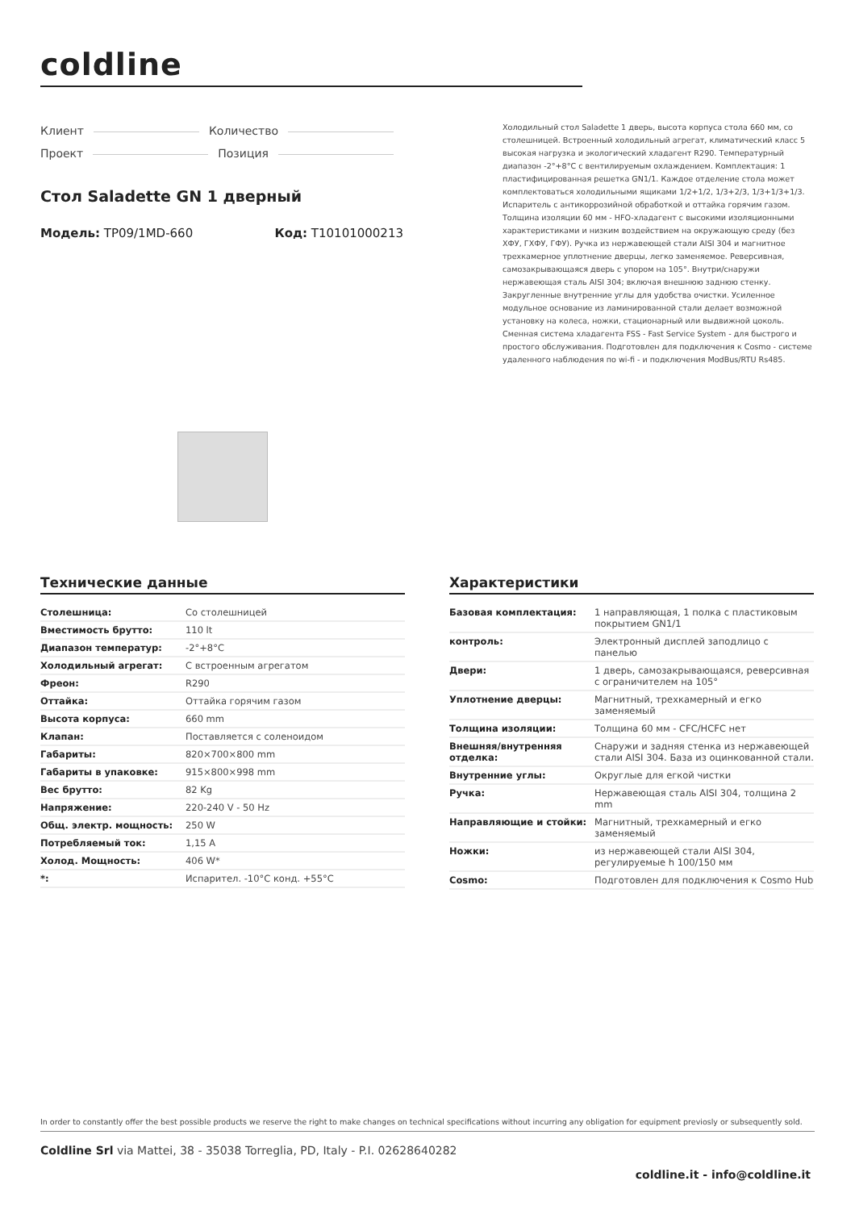coldline
Клиент Количество
Проект Позиция
Стол Saladette GN 1 дверный
Модель: TP09/1MD-660 Код: T10101000213
Холодильный стол Saladette 1 дверь, высота корпуса стола 660 мм, со столешницей. Встроенный холодильный агрегат, климатический класс 5 высокая нагрузка и экологический хладагент R290. Температурный диапазон -2°+8°C с вентилируемым охлаждением. Комплектация: 1 пластифицированная решетка GN1/1. Каждое отделение стола может комплектоваться холодильными ящиками 1/2+1/2, 1/3+2/3, 1/3+1/3+1/3. Испаритель с антикоррозийной обработкой и оттайка горячим газом. Толщина изоляции 60 мм - HFO-хладагент с высокими изоляционными характеристиками и низким воздействием на окружающую среду (без ХФУ, ГХФУ, ГФУ). Ручка из нержавеющей стали AISI 304 и магнитное трехкамерное уплотнение дверцы, легко заменяемое. Реверсивная, самозакрывающаяся дверь с упором на 105°. Внутри/снаружи нержавеющая сталь AISI 304; включая внешнюю заднюю стенку. Закругленные внутренние углы для удобства очистки. Усиленное модульное основание из ламинированной стали делает возможной установку на колеса, ножки, стационарный или выдвижной цоколь. Сменная система хладагента FSS - Fast Service System - для быстрого и простого обслуживания. Подготовлен для подключения к Cosmo - системе удаленного наблюдения по wi-fi - и подключения ModBus/RTU Rs485.
Технические данные
| Столешница: | Со столешницей |
| Вместимость брутто: | 110 lt |
| Диапазон температур: | -2°+8°C |
| Холодильный агрегат: | С встроенным агрегатом |
| Фреон: | R290 |
| Оттайка: | Оттайка горячим газом |
| Высота корпуса: | 660 mm |
| Клапан: | Поставляется с соленоидом |
| Габариты: | 820×700×800 mm |
| Габариты в упаковке: | 915×800×998 mm |
| Вес брутто: | 82 Kg |
| Напряжение: | 220-240 V - 50 Hz |
| Общ. электр. мощность: | 250 W |
| Потребляемый ток: | 1,15 A |
| Холод. Мощность: | 406 W* |
| *: | Испарител. -10°C конд. +55°C |
Характеристики
| Базовая комплектация: | 1 направляющая, 1 полка с пластиковым покрытием GN1/1 |
| контроль: | Электронный дисплей заподлицо с панелью |
| Двери: | 1 дверь, самозакрывающаяся, реверсивная с ограничителем на 105° |
| Уплотнение дверцы: | Магнитный, трехкамерный и егко заменяемый |
| Толщина изоляции: | Толщина 60 мм - CFC/HCFC нет |
| Внешняя/внутренняя отделка: | Снаружи и задняя стенка из нержавеющей стали AISI 304. База из оцинкованной стали. |
| Внутренние углы: | Округлые для егкой чистки |
| Ручка: | Нержавеющая сталь AISI 304, толщина 2 mm |
| Направляющие и стойки: | Магнитный, трехкамерный и егко заменяемый |
| Ножки: | из нержавеющей стали AISI 304, регулируемые h 100/150 мм |
| Cosmo: | Подготовлен для подключения к Cosmo Hub |
In order to constantly offer the best possible products we reserve the right to make changes on technical specifications without incurring any obligation for equipment previosly or subsequently sold.
Coldline Srl via Mattei, 38 - 35038 Torreglia, PD, Italy - P.I. 02628640282
coldline.it - info@coldline.it